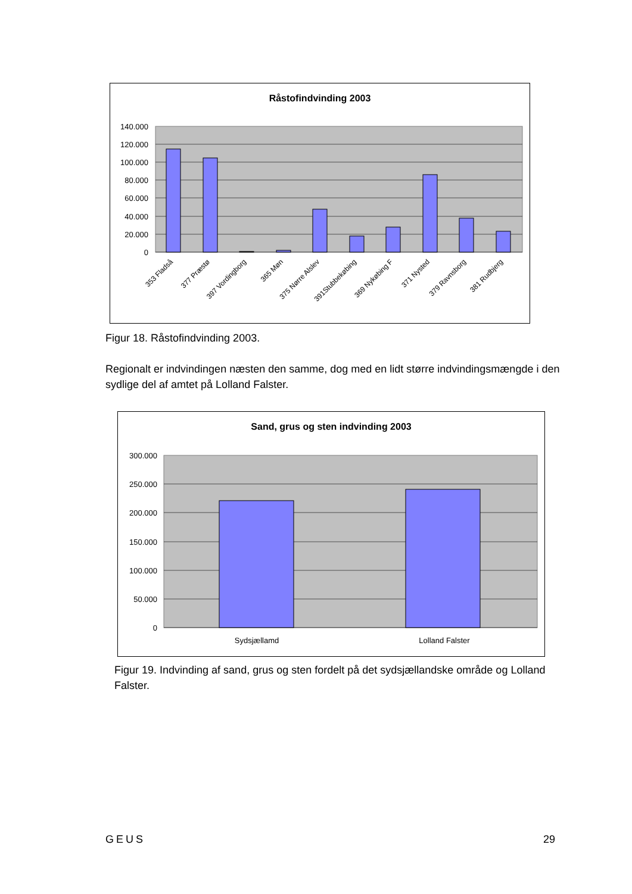Råstofindvinding 2003
140.000
120.000
100.000
80.000
60.000
40.000
20.000
0
353 Fladså
377 Præstø
397 Vordingborg
365 Møn
375 Nørre Alslev
391Stubbekøbing
369 Nykøbing F
371 Nysted
379 Ravnsborg
381 Rudbjerg
Figur 18. Råstofindvinding 2003.
Regionalt er indvindingen næsten den samme, dog med en lidt større indvindingsmængde i den sydlige del af amtet på Lolland Falster.
Sand, grus og sten indvinding 2003
300.000
250.000
200.000
150.000
100.000
50.000
0
Sydsjællamd
Lolland Falster
Figur 19. Indvinding af sand, grus og sten fordelt på det sydsjællandske område og Lolland Falster.
GEUS 29